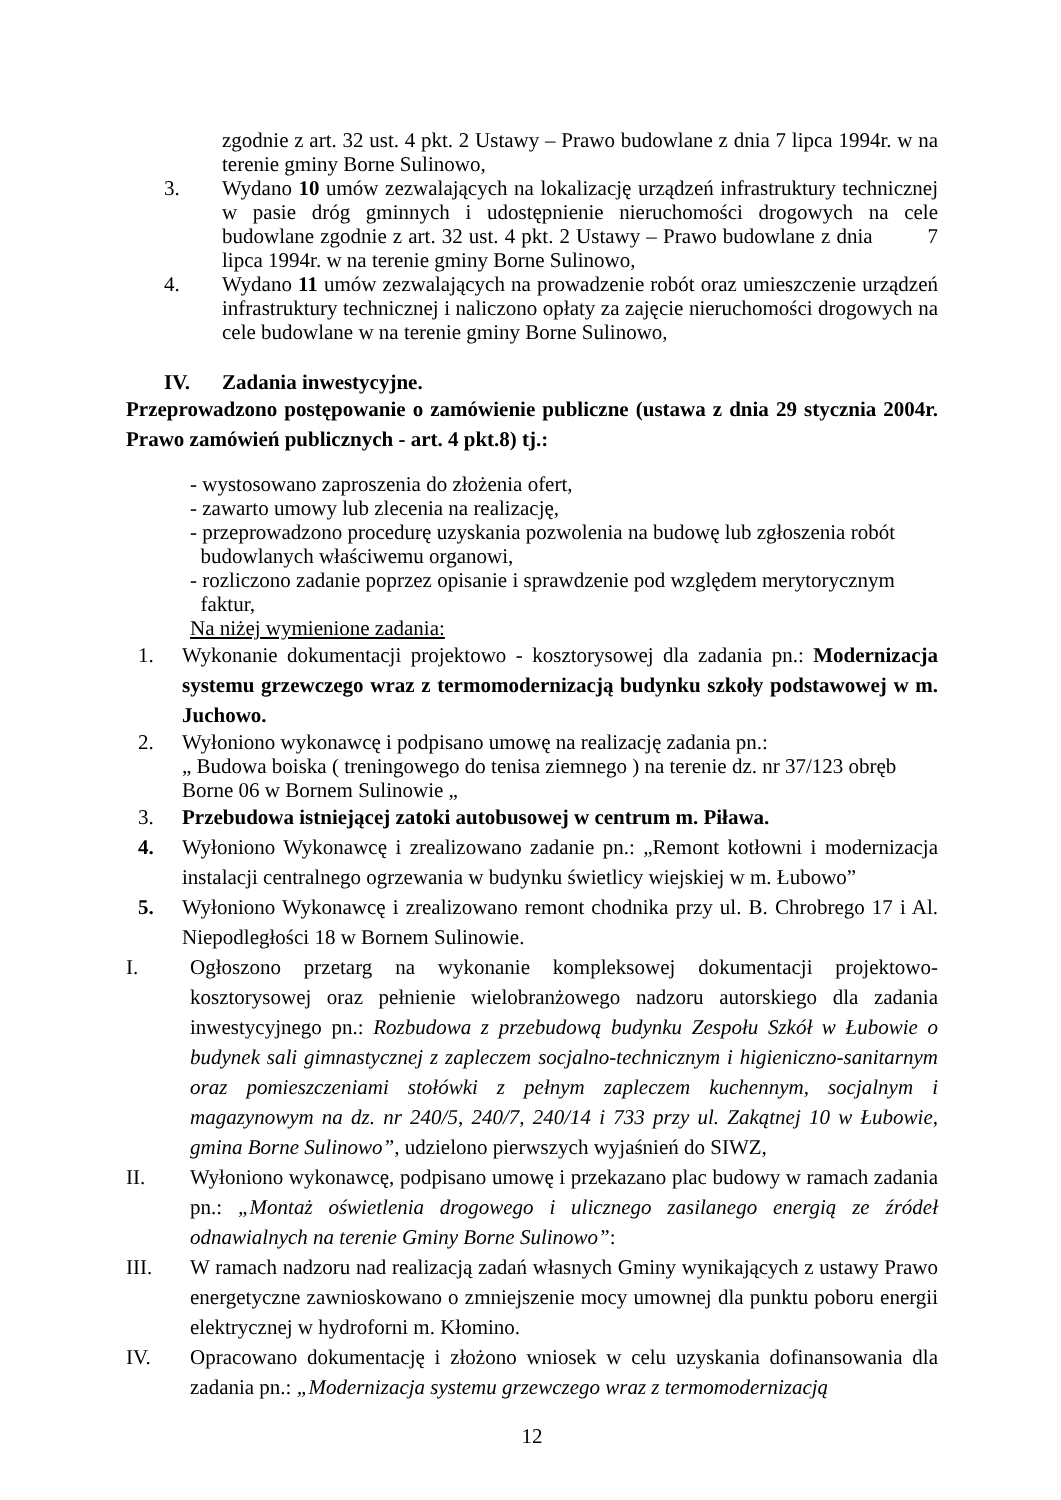zgodnie z art. 32 ust. 4 pkt. 2 Ustawy – Prawo budowlane z dnia 7 lipca 1994r. w na terenie gminy Borne Sulinowo,
3. Wydano 10 umów zezwalających na lokalizację urządzeń infrastruktury technicznej w pasie dróg gminnych i udostępnienie nieruchomości drogowych na cele budowlane zgodnie z art. 32 ust. 4 pkt. 2 Ustawy – Prawo budowlane z dnia 7 lipca 1994r. w na terenie gminy Borne Sulinowo,
4. Wydano 11 umów zezwalających na prowadzenie robót oraz umieszczenie urządzeń infrastruktury technicznej i naliczono opłaty za zajęcie nieruchomości drogowych na cele budowlane w na terenie gminy Borne Sulinowo,
IV. Zadania inwestycyjne.
Przeprowadzono postępowanie o zamówienie publiczne (ustawa z dnia 29 stycznia 2004r. Prawo zamówień publicznych - art. 4 pkt.8) tj.:
- wystosowano zaproszenia do złożenia ofert,
- zawarto umowy lub zlecenia na realizację,
- przeprowadzono procedurę uzyskania pozwolenia na budowę lub zgłoszenia robót
budowlanych właściwemu organowi,
- rozliczono zadanie poprzez opisanie i sprawdzenie pod względem merytorycznym
faktur,
Na niżej wymienione zadania:
1. Wykonanie dokumentacji projektowo - kosztorysowej dla zadania pn.: Modernizacja systemu grzewczego wraz z termomodernizacją budynku szkoły podstawowej w m. Juchowo.
2. Wyłoniono wykonawcę i podpisano umowę na realizację zadania pn.:
„ Budowa boiska ( treningowego do tenisa ziemnego ) na terenie dz. nr 37/123 obręb Borne 06 w Bornem Sulinowie „
3. Przebudowa istniejącej zatoki autobusowej w centrum m. Piława.
4. Wyłoniono Wykonawcę i zrealizowano zadanie pn.: „Remont kotłowni i modernizacja instalacji centralnego ogrzewania w budynku świetlicy wiejskiej w m. Łubowo”
5. Wyłoniono Wykonawcę i zrealizowano remont chodnika przy ul. B. Chrobrego 17 i Al. Niepodległości 18 w Bornem Sulinowie.
I. Ogłoszono przetarg na wykonanie kompleksowej dokumentacji projektowo-kosztorysowej oraz pełnienie wielobranżowego nadzoru autorskiego dla zadania inwestycyjnego pn.: Rozbudowa z przebudową budynku Zespołu Szkół w Łubowie o budynek sali gimnastycznej z zapleczem socjalno-technicznym i higieniczno-sanitarnym oraz pomieszczeniami stołówki z pełnym zapleczem kuchennym, socjalnym i magazynowym na dz. nr 240/5, 240/7, 240/14 i 733 przy ul. Zakątnej 10 w Łubowie, gmina Borne Sulinowo”, udzielono pierwszych wyjaśnień do SIWZ,
II. Wyłoniono wykonawcę, podpisano umowę i przekazano plac budowy w ramach zadania pn.: „Montaż oświetlenia drogowego i ulicznego zasilanego energią ze źródeł odnawialnych na terenie Gminy Borne Sulinowo”:
III. W ramach nadzoru nad realizacją zadań własnych Gminy wynikających z ustawy Prawo energetyczne zawnioskowano o zmniejszenie mocy umownej dla punktu poboru energii elektrycznej w hydroforni m. Kłomino.
IV. Opracowano dokumentację i złożono wniosek w celu uzyskania dofinansowania dla zadania pn.: „Modernizacja systemu grzewczego wraz z termomodernizacją
12